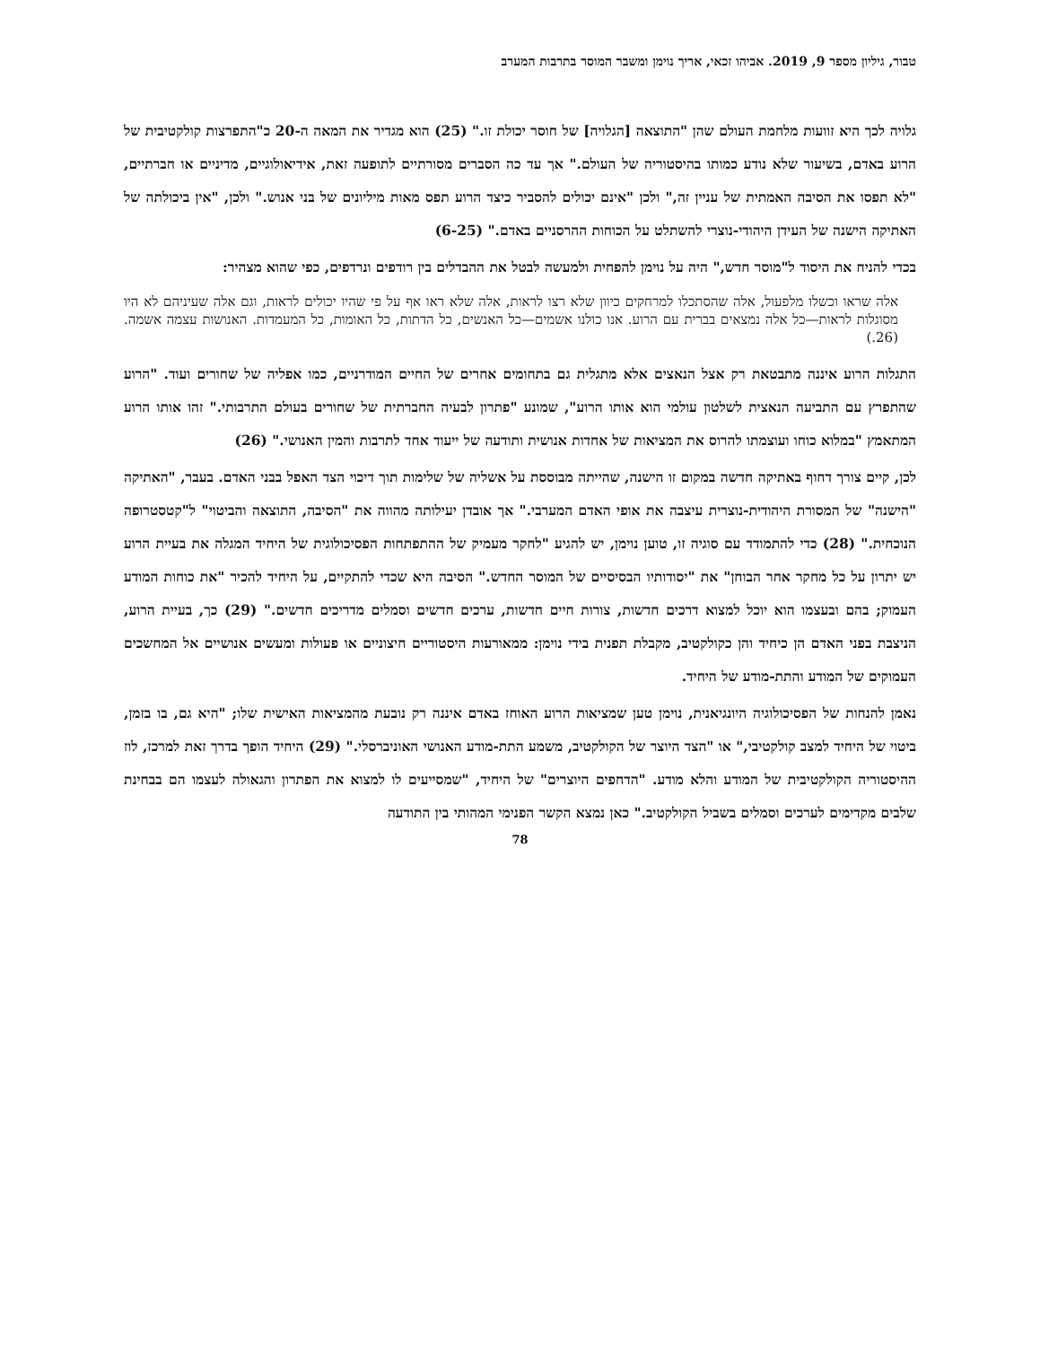טבור, גיליון מספר 9, 2019. אביהו זכאי, אריך נוימן ומשבר המוסר בתרבות המערב
גלויה לכך היא זוועות מלחמת העולם שהן "התוצאה [הגלויה] של חוסר יכולת זו." (25) הוא מגדיר את המאה ה-20 כ"התפרצות קולקטיבית של הרוע באדם, בשיעור שלא נודע כמותו בהיסטוריה של העולם." אך עד כה הסברים מסורתיים לתופעה זאת, אידיאולוגיים, מדיניים או חברתיים, "לא תפסו את הסיבה האמתית של עניין זה," ולכן "אינם יכולים להסביר כיצד הרוע תפס מאות מיליונים של בני אנוש." ולכן, "אין ביכולתה של האתיקה הישנה של העידן היהודי-נוצרי להשתלט על הכוחות ההרסניים באדם." (6-25)
בכדי להניח את היסוד ל"מוסר חדש," היה על נוימן להפחית ולמעשה לבטל את ההבדלים בין רודפים ונרדפים, כפי שהוא מצהיר:
אלה שראו וכשלו מלפעול, אלה שהסתכלו למרחקים כיוון שלא רצו לראות, אלה שלא ראו אף על פי שהיו יכולים לראות, וגם אלה שעיניהם לא היו מסוגלות לראות—כל אלה נמצאים בברית עם הרוע. אנו כולנו אשמים—כל האנשים, כל הדתות, כל האומות, כל המעמדות. האנושות עצמה אשמה. (26.)
התגלות הרוע איננה מתבטאת רק אצל הנאצים אלא מתגלית גם בתחומים אחרים של החיים המודרניים, כמו אפליה של שחורים ועוד. "הרוע שהתפרץ עם התביעה הנאצית לשלטון עולמי הוא אותו הרוע", שמונע "פתרון לבעיה החברתית של שחורים בעולם התרבותי." זהו אותו הרוע המתאמץ "במלוא כוחו ועוצמתו להרוס את המציאות של אחדות אנושית ותודעה של ייעוד אחד לתרבות והמין האנושי." (26)
לכן, קיים צורך דחוף באתיקה חדשה במקום זו הישנה, שהייתה מבוססת על אשליה של שלימות תוך דיכוי הצד האפל בבני האדם. בעבר, "האתיקה "הישנה" של המסורת היהודית-נוצרית עיצבה את אופי האדם המערבי." אך אובדן יעילותה מהווה את "הסיבה, התוצאה והביטוי" ל"קטסטרופה הנוכחית." (28) כדי להתמודד עם סוגיה זו, טוען נוימן, יש להגיע "לחקר מעמיק של ההתפתחות הפסיכולוגית של היחיד המגלה את בעיית הרוע יש יתרון על כל מחקר אחר הבוחן" את "יסודותיו הבסיסיים של המוסר החדש." הסיבה היא שכדי להתקיים, על היחיד להכיר "את כוחות המודע העמוק; בהם ובעצמו הוא יוכל למצוא דרכים חדשות, צורות חיים חדשות, ערכים חדשים וסמלים מדריכים חדשים." (29) כך, בעיית הרוע, הניצבת בפני האדם הן כיחיד והן כקולקטיב, מקבלת תפנית בידי נוימן: ממאורעות היסטוריים חיצוניים או פעולות ומעשים אנושיים אל המחשכים העמוקים של המודע והתת-מודע של היחיד.
נאמן להנחות של הפסיכולוגיה היונגיאנית, נוימן טען שמציאות הרוע האוחז באדם איננה רק נובעת מהמציאות האישית שלו; "היא גם, בו בזמן, ביטוי של היחיד למצב קולקטיבי," או "הצד היוצר של הקולקטיב, משמע התת-מודע האנושי האוניברסלי." (29) היחיד הופך בדרך זאת למרכז, לוז ההיסטוריה הקולקטיבית של המודע והלא מודע. "הדחפים היוצרים" של היחיד, "שמסייעים לו למצוא את הפתרון והגאולה לעצמו הם בבחינת שלבים מקדימים לערכים וסמלים בשביל הקולקטיב." כאן נמצא הקשר הפנימי המהותי בין התודעה
78